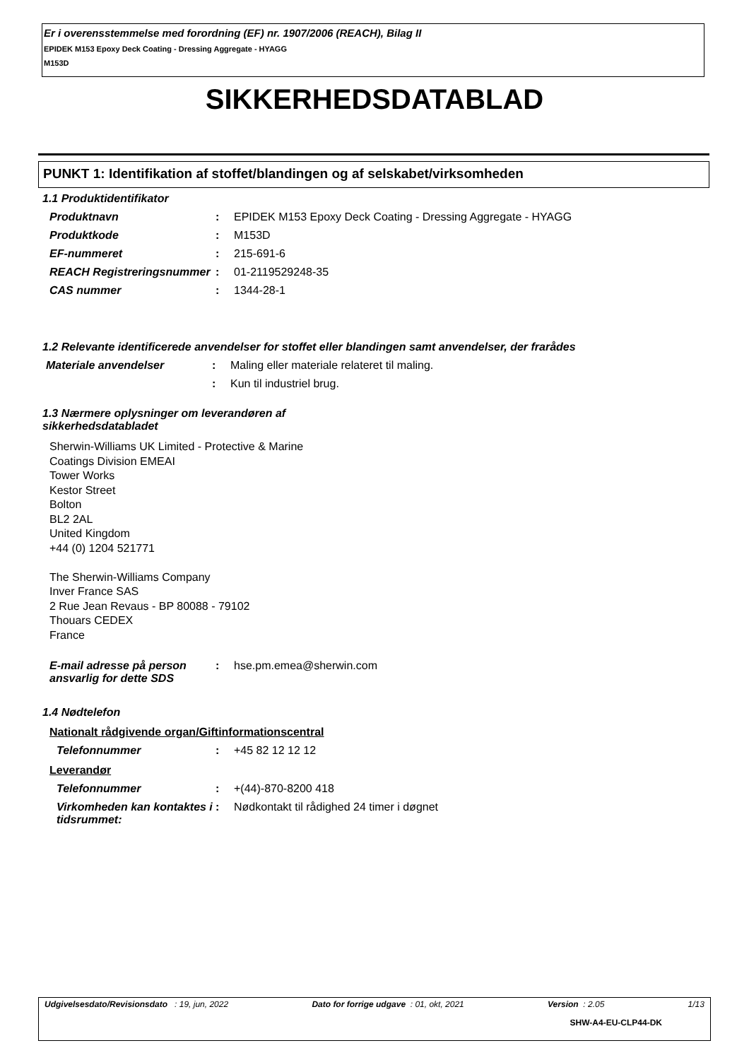Er i overensstemmelse med forordning (EF) nr. 1907/2006 (REACH), Bilag II
EPIDEK M153 Epoxy Deck Coating - Dressing Aggregate - HYAGG
M153D
SIKKERHEDSDATABLAD
PUNKT 1: Identifikation af stoffet/blandingen og af selskabet/virksomheden
1.1 Produktidentifikator
Produktnavn : EPIDEK M153 Epoxy Deck Coating - Dressing Aggregate - HYAGG
Produktkode : M153D
EF-nummeret : 215-691-6
REACH Registreringsnummer
: 01-2119529248-35
CAS nummer : 1344-28-1
1.2 Relevante identificerede anvendelser for stoffet eller blandingen samt anvendelser, der frarådes
Materiale anvendelser : Maling eller materiale relateret til maling.
: Kun til industriel brug.
1.3 Nærmere oplysninger om leverandøren af sikkerhedsdatabladet
Sherwin-Williams UK Limited - Protective & Marine
Coatings Division EMEAI
Tower Works
Kestor Street
Bolton
BL2 2AL
United Kingdom
+44 (0) 1204 521771
The Sherwin-Williams Company
Inver France SAS
2 Rue Jean Revaus - BP 80088 - 79102
Thouars CEDEX
France
E-mail adresse på person ansvarlig for dette SDS
: hse.pm.emea@sherwin.com
1.4 Nødtelefon
Nationalt rådgivende organ/Giftinformationscentral
Telefonnummer : +45 82 12 12 12
Leverandør
Telefonnummer : +(44)-870-8200 418
Virkomheden kan kontaktes i tidsrummet:
: Nødkontakt til rådighed 24 timer i døgnet
Udgivelsesdato/Revisionsdato : 19, jun, 2022 Dato for forrige udgave : 01, okt, 2021 Version : 2.05 1/13
SHW-A4-EU-CLP44-DK